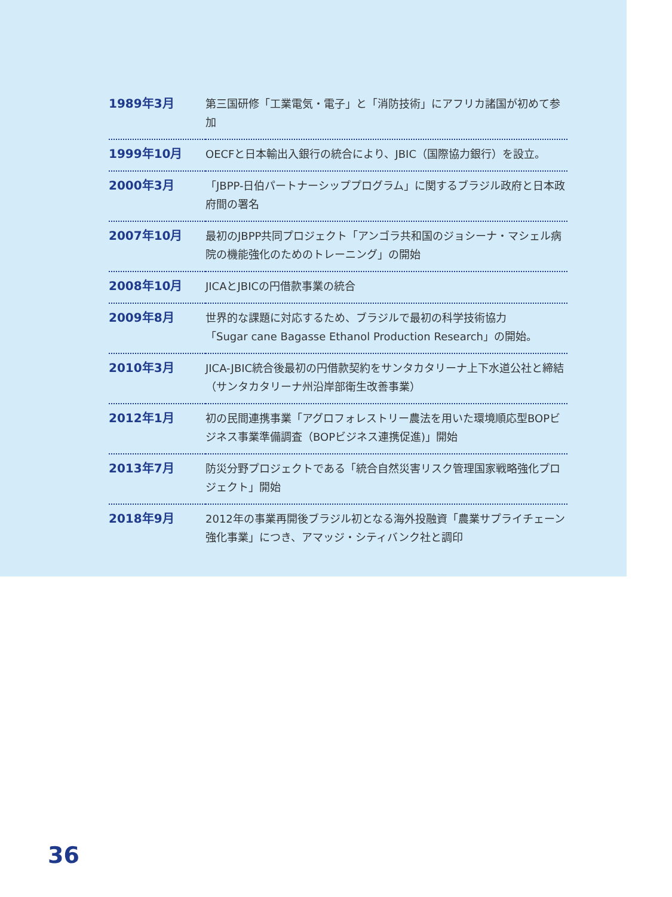| 1989年3月 | 第三国研修「工業電気・電子」と「消防技術」にアフリカ諸国が初めて参加 |
| 1999年10月 | OECFと日本輸出入銀行の統合により、JBIC（国際協力銀行）を設立。 |
| 2000年3月 | 「JBPP-日伯パートナーシッププログラム」に関するブラジル政府と日本政府間の署名 |
| 2007年10月 | 最初のJBPP共同プロジェクト「アンゴラ共和国のジョシーナ・マシェル病院の機能強化のためのトレーニング」の開始 |
| 2008年10月 | JICAとJBICの円借款事業の統合 |
| 2009年8月 | 世界的な課題に対応するため、ブラジルで最初の科学技術協力 「Sugar cane Bagasse Ethanol Production Research」の開始。 |
| 2010年3月 | JICA-JBIC統合後最初の円借款契約をサンタカタリーナ上下水道公社と締結（サンタカタリーナ州沿岸部衛生改善事業） |
| 2012年1月 | 初の民間連携事業「アグロフォレストリー農法を用いた環境順応型BOPビジネス事業準備調査（BOPビジネス連携促進)」開始 |
| 2013年7月 | 防災分野プロジェクトである「統合自然災害リスク管理国家戦略強化プロジェクト」開始 |
| 2018年9月 | 2012年の事業再開後ブラジル初となる海外投融資「農業サプライチェーン強化事業」につき、アマッジ・シティバンク社と調印 |
36